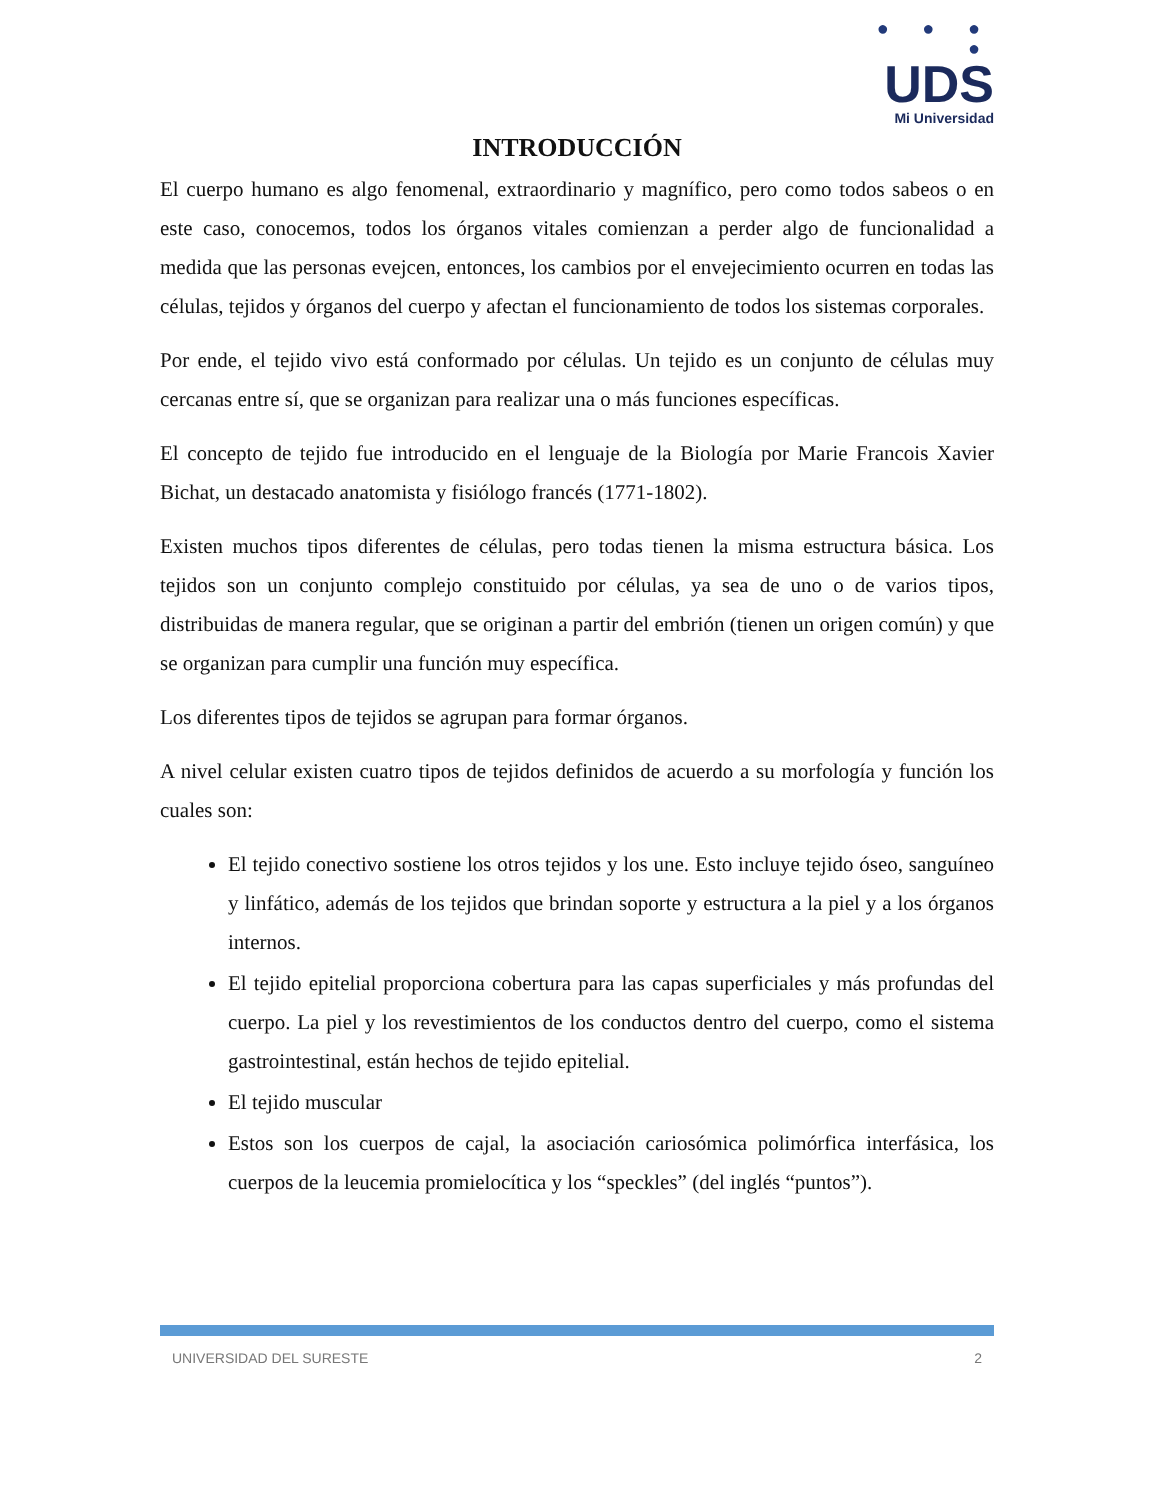● ● ● ●
UDS
Mi Universidad
INTRODUCCIÓN
El cuerpo humano es algo fenomenal, extraordinario y magnífico, pero como todos sabeos o en este caso, conocemos, todos los órganos vitales comienzan a perder algo de funcionalidad a medida que las personas evejcen, entonces, los cambios por el envejecimiento ocurren en todas las células, tejidos y órganos del cuerpo y afectan el funcionamiento de todos los sistemas corporales.
Por ende, el tejido vivo está conformado por células. Un tejido es un conjunto de células muy cercanas entre sí, que se organizan para realizar una o más funciones específicas.
El concepto de tejido fue introducido en el lenguaje de la Biología por Marie Francois Xavier Bichat, un destacado anatomista y fisiólogo francés (1771-1802).
Existen muchos tipos diferentes de células, pero todas tienen la misma estructura básica. Los tejidos son un conjunto complejo constituido por células, ya sea de uno o de varios tipos, distribuidas de manera regular, que se originan a partir del embrión (tienen un origen común) y que se organizan para cumplir una función muy específica.
Los diferentes tipos de tejidos se agrupan para formar órganos.
A nivel celular existen cuatro tipos de tejidos definidos de acuerdo a su morfología y función los cuales son:
El tejido conectivo sostiene los otros tejidos y los une. Esto incluye tejido óseo, sanguíneo y linfático, además de los tejidos que brindan soporte y estructura a la piel y a los órganos internos.
El tejido epitelial proporciona cobertura para las capas superficiales y más profundas del cuerpo. La piel y los revestimientos de los conductos dentro del cuerpo, como el sistema gastrointestinal, están hechos de tejido epitelial.
El tejido muscular
Estos son los cuerpos de cajal, la asociación cariosómica polimórfica interfásica, los cuerpos de la leucemia promielocítica y los “speckles” (del inglés “puntos”).
UNIVERSIDAD DEL SURESTE 2